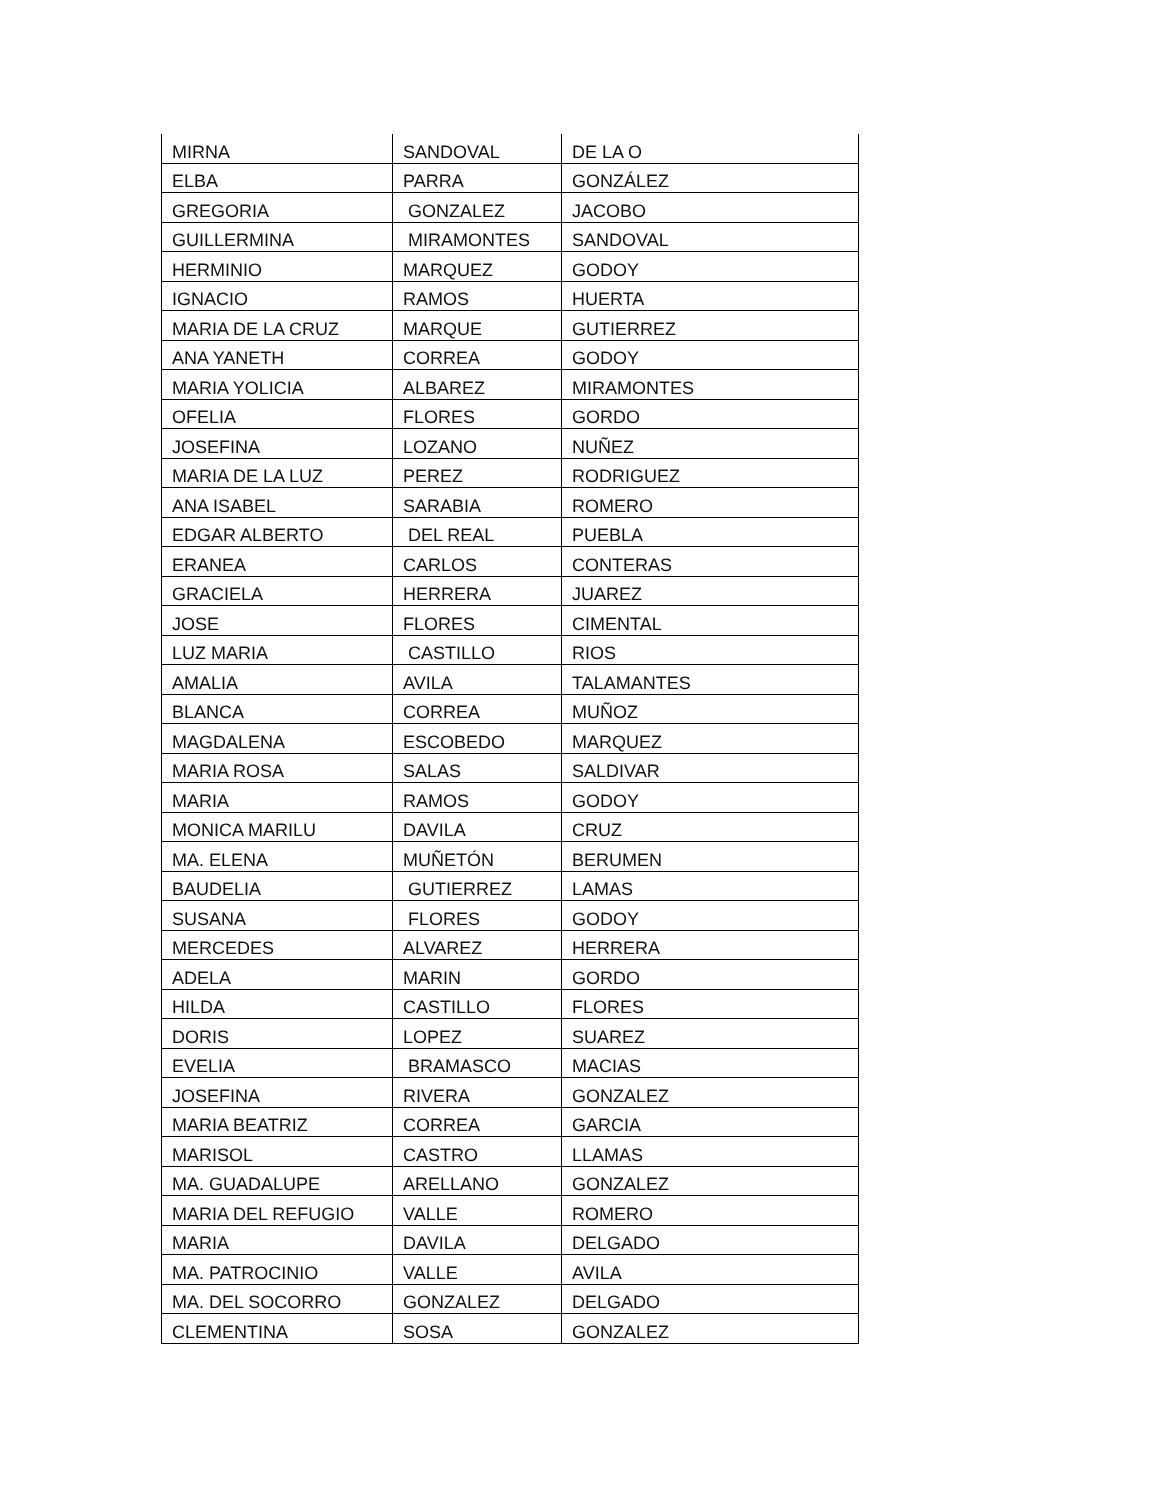| MIRNA | SANDOVAL | DE LA O |
| ELBA | PARRA | GONZÁLEZ |
| GREGORIA | GONZALEZ | JACOBO |
| GUILLERMINA | MIRAMONTES | SANDOVAL |
| HERMINIO | MARQUEZ | GODOY |
| IGNACIO | RAMOS | HUERTA |
| MARIA DE LA CRUZ | MARQUE | GUTIERREZ |
| ANA YANETH | CORREA | GODOY |
| MARIA YOLICIA | ALBAREZ | MIRAMONTES |
| OFELIA | FLORES | GORDO |
| JOSEFINA | LOZANO | NUÑEZ |
| MARIA DE LA LUZ | PEREZ | RODRIGUEZ |
| ANA ISABEL | SARABIA | ROMERO |
| EDGAR ALBERTO | DEL REAL | PUEBLA |
| ERANEA | CARLOS | CONTERAS |
| GRACIELA | HERRERA | JUAREZ |
| JOSE | FLORES | CIMENTAL |
| LUZ MARIA | CASTILLO | RIOS |
| AMALIA | AVILA | TALAMANTES |
| BLANCA | CORREA | MUÑOZ |
| MAGDALENA | ESCOBEDO | MARQUEZ |
| MARIA ROSA | SALAS | SALDIVAR |
| MARIA | RAMOS | GODOY |
| MONICA MARILU | DAVILA | CRUZ |
| MA. ELENA | MUÑETÓN | BERUMEN |
| BAUDELIA | GUTIERREZ | LAMAS |
| SUSANA | FLORES | GODOY |
| MERCEDES | ALVAREZ | HERRERA |
| ADELA | MARIN | GORDO |
| HILDA | CASTILLO | FLORES |
| DORIS | LOPEZ | SUAREZ |
| EVELIA | BRAMASCO | MACIAS |
| JOSEFINA | RIVERA | GONZALEZ |
| MARIA BEATRIZ | CORREA | GARCIA |
| MARISOL | CASTRO | LLAMAS |
| MA. GUADALUPE | ARELLANO | GONZALEZ |
| MARIA DEL REFUGIO | VALLE | ROMERO |
| MARIA | DAVILA | DELGADO |
| MA. PATROCINIO | VALLE | AVILA |
| MA. DEL SOCORRO | GONZALEZ | DELGADO |
| CLEMENTINA | SOSA | GONZALEZ |